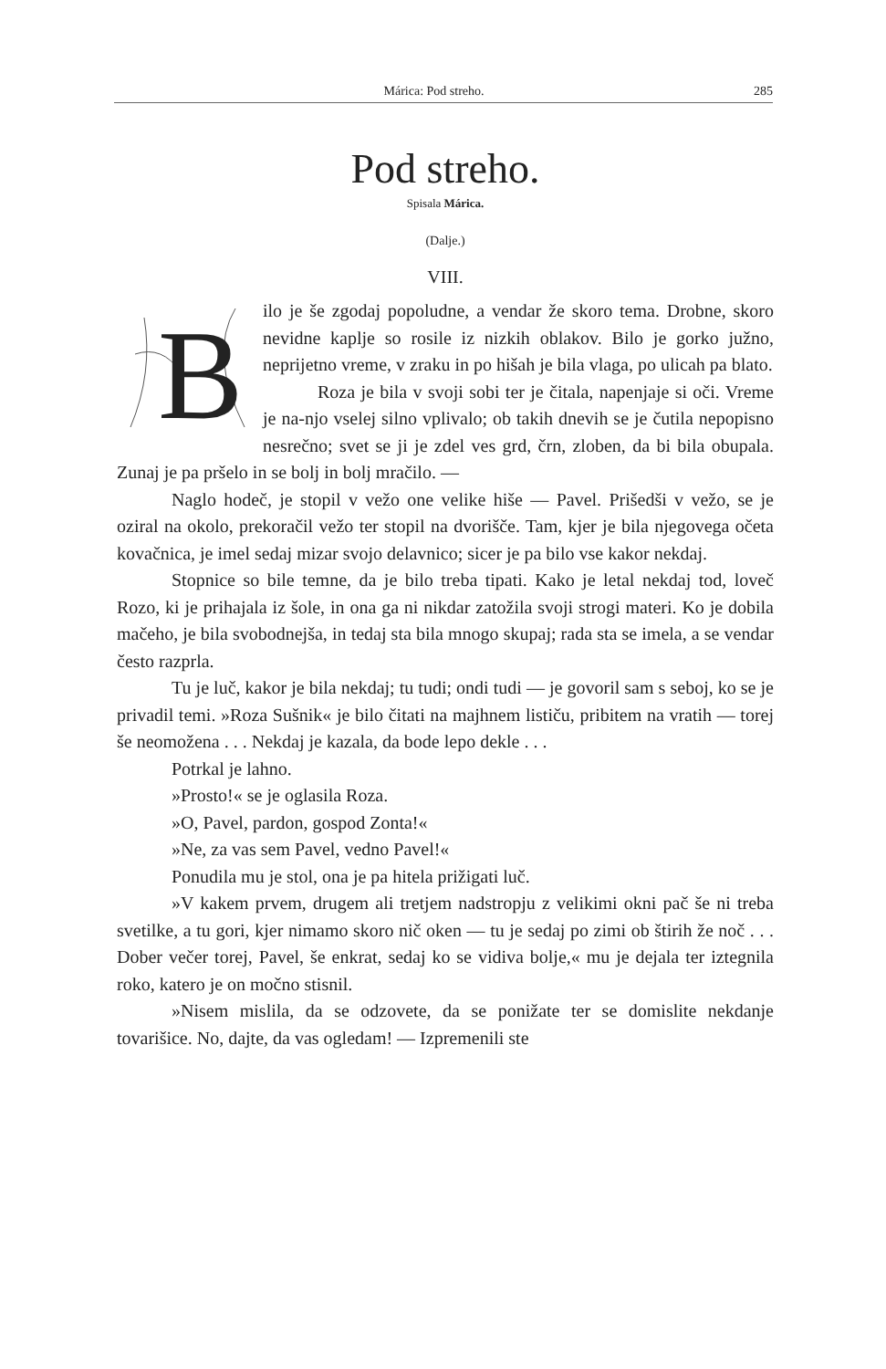Márica: Pod streho. 285
Pod streho.
Spisala Márica.
(Dalje.)
VIII.
B
ilo je še zgodaj popoludne, a vendar že skoro tema. Drobne, skoro nevidne kaplje so rosile iz nizkih oblakov. Bilo je gorko južno, neprijetno vreme, v zraku in po hišah je bila vlaga, po ulicah pa blato.
Roza je bila v svoji sobi ter je čitala, napenjaje si oči. Vreme je na-njo vselej silno vplivalo; ob takih dnevih se je čutila nepopisno nesrečno; svet se ji je zdel ves grd, črn, zloben, da bi bila obupala. Zunaj je pa pršelo in se bolj in bolj mračilo. —
Naglo hodeč, je stopil v vežo one velike hiše — Pavel. Prišedši v vežo, se je oziral na okolo, prekoračil vežo ter stopil na dvorišče. Tam, kjer je bila njegovega očeta kovačnica, je imel sedaj mizar svojo delavnico; sicer je pa bilo vse kakor nekdaj.
Stopnice so bile temne, da je bilo treba tipati. Kako je letal nekdaj tod, loveč Rozo, ki je prihajala iz šole, in ona ga ni nikdar zatožila svoji strogi materi. Ko je dobila mačeho, je bila svobodnejša, in tedaj sta bila mnogo skupaj; rada sta se imela, a se vendar često razprla.
Tu je luč, kakor je bila nekdaj; tu tudi; ondi tudi — je govoril sam s seboj, ko se je privadil temi. »Roza Sušnik« je bilo čitati na majhnem lističu, pribitem na vratih — torej še neomožena . . . Nekdaj je kazala, da bode lepo dekle . . .
Potrkal je lahno.
»Prosto!« se je oglasila Roza.
»O, Pavel, pardon, gospod Zonta!«
»Ne, za vas sem Pavel, vedno Pavel!«
Ponudila mu je stol, ona je pa hitela prižigati luč.
»V kakem prvem, drugem ali tretjem nadstropju z velikimi okni pač še ni treba svetilke, a tu gori, kjer nimamo skoro nič oken — tu je sedaj po zimi ob štirih že noč . . . Dober večer torej, Pavel, še enkrat, sedaj ko se vidiva bolje,« mu je dejala ter iztegnila roko, katero je on močno stisnil.
»Nisem mislila, da se odzovete, da se ponižate ter se domislite nekdanje tovarišice. No, dajte, da vas ogledam! — Izpremenili ste